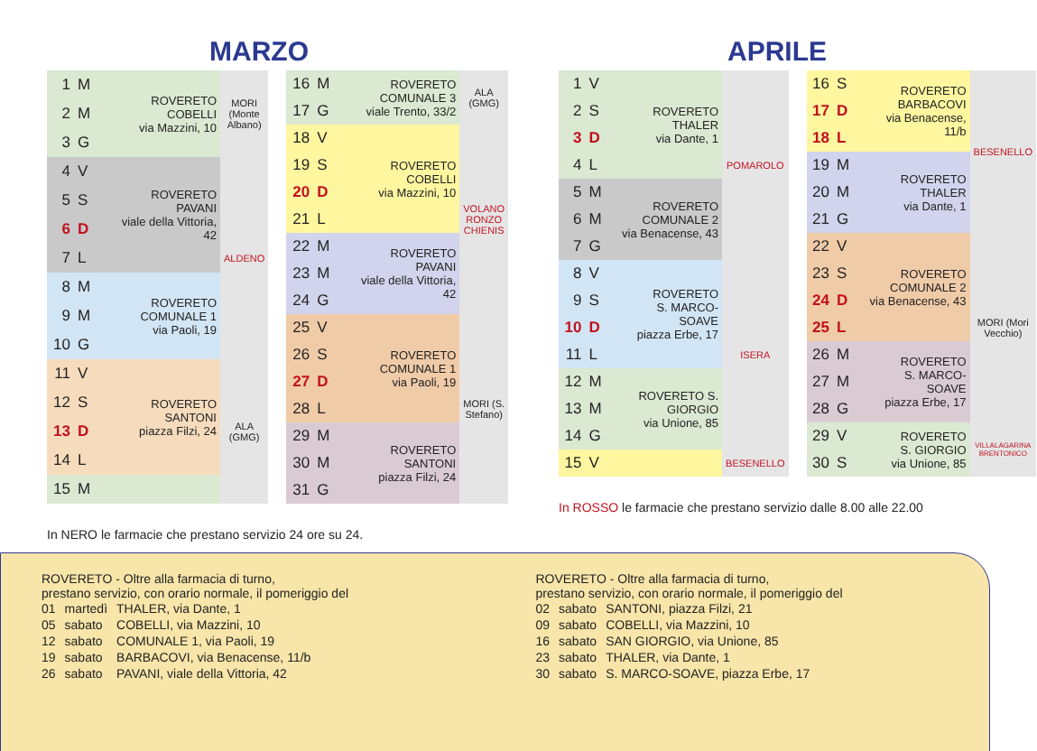MARZO
| 1 | M | ROVERETO COBELLI via Mazzini, 10 | MORI (Monte Albano) |
| 2 | M | | |
| 3 | G | | |
| 4 | V | ROVERETO PAVANI viale della Vittoria, 42 | ALDENO |
| 5 | S | | |
| 6 | D | | |
| 7 | L | | |
| 8 | M | ROVERETO COMUNALE 1 via Paoli, 19 | |
| 9 | M | | |
| 10 | G | | |
| 11 | V | ROVERETO SANTONI piazza Filzi, 24 | ALA (GMG) |
| 12 | S | | |
| 13 | D | | |
| 14 | L | | |
| 15 | M | | |
| 16 | M | ROVERETO COMUNALE 3 viale Trento, 33/2 | ALA (GMG) |
| 17 | G | | |
| 18 | V | ROVERETO COBELLI via Mazzini, 10 | VOLANO RONZO CHIENIS |
| 19 | S | | |
| 20 | D | | |
| 21 | L | | |
| 22 | M | ROVERETO PAVANI viale della Vittoria, 42 | |
| 23 | M | | |
| 24 | G | | |
| 25 | V | ROVERETO COMUNALE 1 via Paoli, 19 | MORI (S. Stefano) |
| 26 | S | | |
| 27 | D | | |
| 28 | L | | |
| 29 | M | ROVERETO SANTONI piazza Filzi, 24 | |
| 30 | M | | |
| 31 | G | | |
In NERO le farmacie che prestano servizio 24 ore su 24.
APRILE
| 1 | V | ROVERETO THALER via Dante, 1 | POMAROLO |
| 2 | S | | |
| 3 | D | | |
| 4 | L | | |
| 5 | M | ROVERETO COMUNALE 2 via Benacense, 43 | |
| 6 | M | | |
| 7 | G | | |
| 8 | V | ROVERETO S. MARCO-SOAVE piazza Erbe, 17 | ISERA |
| 9 | S | | |
| 10 | D | | |
| 11 | L | | |
| 12 | M | ROVERETO S. GIORGIO via Unione, 85 | |
| 13 | M | | |
| 14 | G | | |
| 15 | V | | BESENELLO |
| 16 | S | ROVERETO BARBACOVI via Benacense, 11/b | BESENELLO |
| 17 | D | | |
| 18 | L | | |
| 19 | M | ROVERETO THALER via Dante, 1 | |
| 20 | M | | |
| 21 | G | | |
| 22 | V | ROVERETO COMUNALE 2 via Benacense, 43 | MORI (Mori Vecchio) |
| 23 | S | | |
| 24 | D | | |
| 25 | L | | |
| 26 | M | ROVERETO S. MARCO-SOAVE piazza Erbe, 17 | |
| 27 | M | | |
| 28 | G | | |
| 29 | V | ROVERETO S. GIORGIO via Unione, 85 | VILLALAGARINA BRENTONICO |
| 30 | S | | |
In ROSSO le farmacie che prestano servizio dalle 8.00 alle 22.00
ROVERETO - Oltre alla farmacia di turno,
prestano servizio, con orario normale, il pomeriggio del
| 01 | martedì | THALER, via Dante, 1 |
| 05 | sabato | COBELLI, via Mazzini, 10 |
| 12 | sabato | COMUNALE 1, via Paoli, 19 |
| 19 | sabato | BARBACOVI, via Benacense, 11/b |
| 26 | sabato | PAVANI, viale della Vittoria, 42 |
ROVERETO - Oltre alla farmacia di turno,
prestano servizio, con orario normale, il pomeriggio del
| 02 | sabato | SANTONI, piazza Filzi, 21 |
| 09 | sabato | COBELLI, via Mazzini, 10 |
| 16 | sabato | SAN GIORGIO, via Unione, 85 |
| 23 | sabato | THALER, via Dante, 1 |
| 30 | sabato | S. MARCO-SOAVE, piazza Erbe, 17 |